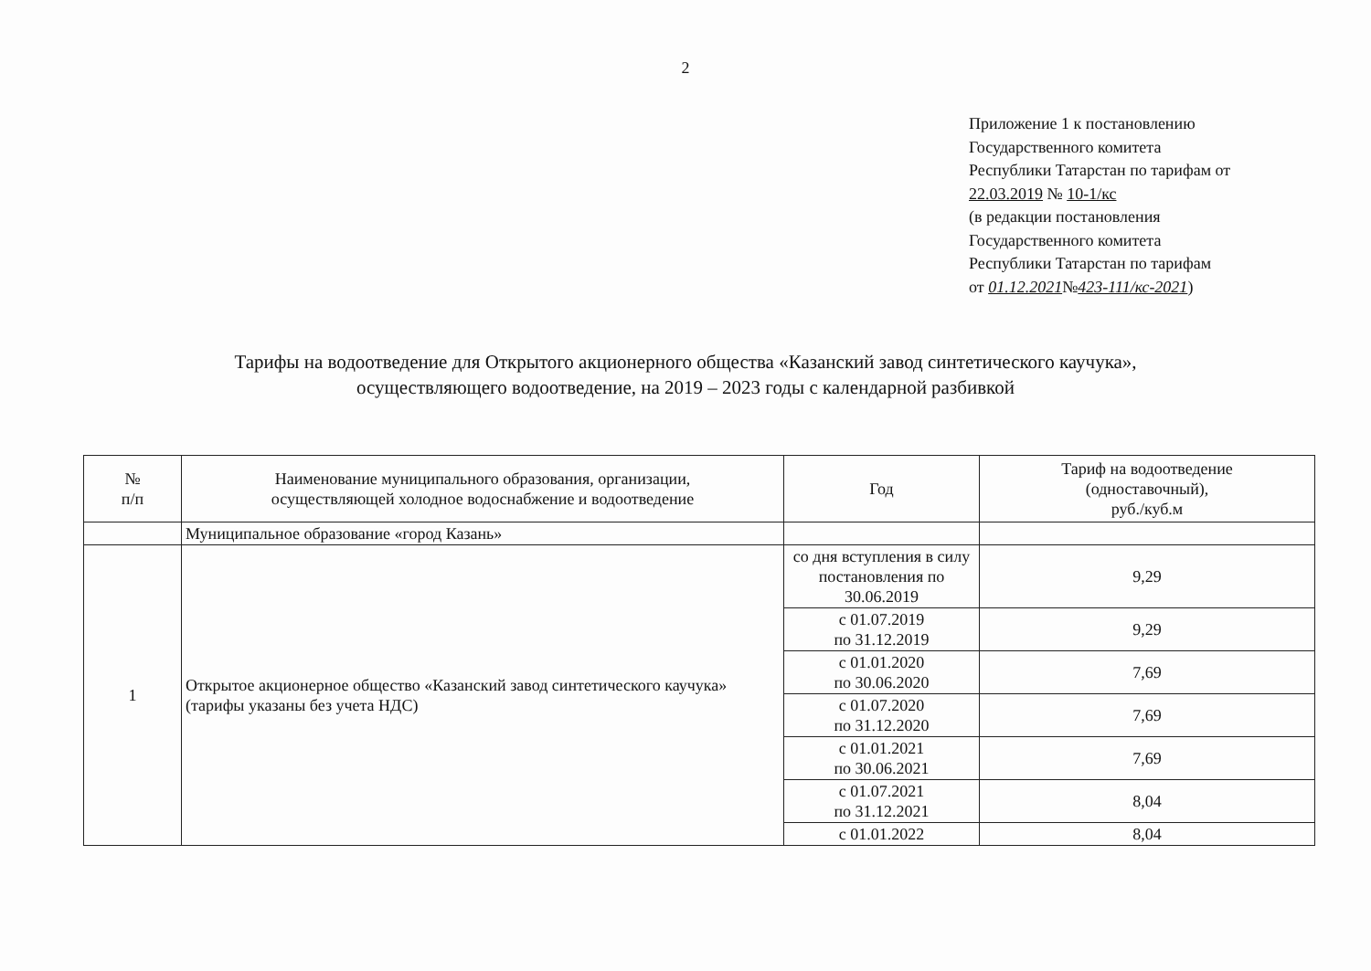2
Приложение 1 к постановлению
Государственного комитета
Республики Татарстан по тарифам от
22.03.2019 № 10-1/кс
(в редакции постановления
Государственного комитета
Республики Татарстан по тарифам
от 01.12.2021№423-111/кс-2021)
Тарифы на водоотведение для Открытого акционерного общества «Казанский завод синтетического каучука»,
осуществляющего водоотведение, на 2019 – 2023 годы с календарной разбивкой
| № п/п | Наименование муниципального образования, организации, осуществляющей холодное водоснабжение и водоотведение | Год | Тариф на водоотведение (одноставочный), руб./куб.м |
| --- | --- | --- | --- |
| | Муниципальное образование «город Казань» | | |
| 1 | Открытое акционерное общество «Казанский завод синтетического каучука» (тарифы указаны без учета НДС) | со дня вступления в силу постановления по 30.06.2019 | 9,29 |
| | | с 01.07.2019 по 31.12.2019 | 9,29 |
| | | с 01.01.2020 по 30.06.2020 | 7,69 |
| | | с 01.07.2020 по 31.12.2020 | 7,69 |
| | | с 01.01.2021 по 30.06.2021 | 7,69 |
| | | с 01.07.2021 по 31.12.2021 | 8,04 |
| | | с 01.01.2022 | 8,04 |